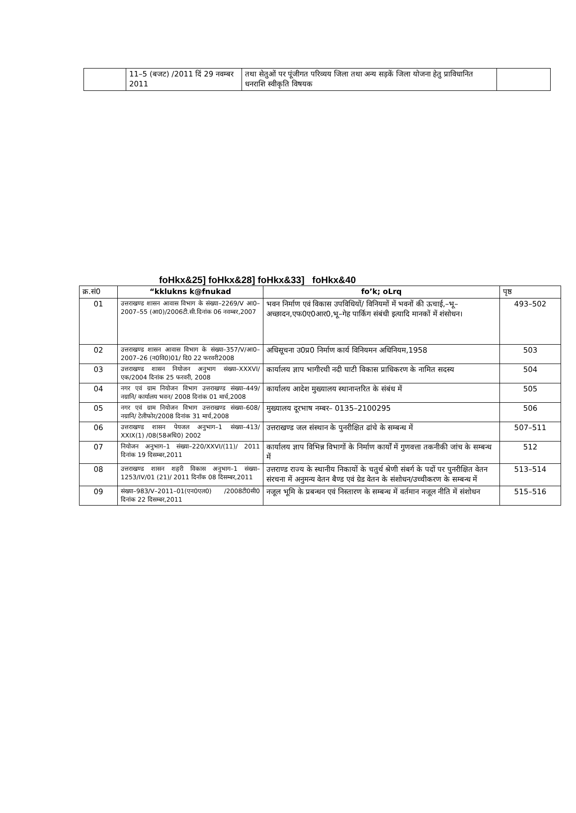| | 11–5 (बजट) /2011 दिं 29 नवम्बर 2011 | तथा सेतुओं पर पूंजीगत परिव्यय जिला तथा अन्य सड़कें जिला योजना हेतु प्राविधानित धनराशि स्वीकृति विषयक | |
foHkx&25] foHkx&28] foHkx&33] foHkx&40
| क्र.सं0 | “kklukns k@fnukad | fo’k; oLrq | पृष्ठ |
| --- | --- | --- | --- |
| 01 | उत्तराखण्ड शासन आवास विभाग के संख्या–2269/V आ0–2007–55 (आ0)/2006टी.सी.दिनांक 06 नवम्बर,2007 | भवन निर्माण एवं विकास उपविधियों/ विनियमों में भवनों की ऊचाई,–भू– अच्छादन,एफ0ए0आर0,भू–गेह पार्किग संबंधी इत्यादि मानकों में शंसोधन। | 493–502 |
| 02 | उत्तराखण्ड शासन आवास विभाग के संख्या–357/V/आ0–2007–26 (न0वि0)01/ दि0 22 फरवरी2008 | अधिसूचना उ0प्र0 निर्माण कार्य विनियमन अधिनियम,1958 | 503 |
| 03 | उत्तराखण्ड शासन नियोजन अनुभाग संख्या–XXXVI/ एक/2004 दिनांक 25 फरवरी, 2008 | कार्यालय ज्ञाप भागीरथी नदी घाटी विकास प्राधिकरण के नामित सदस्य | 504 |
| 04 | नगर एवं ग्राम नियोजन विभाग उत्तराखण्ड संख्या–449/ नग्रानि/ कार्यालय भवन/ 2008 दिनांक 01 मार्च,2008 | कार्यालय आदेश मुख्यालय स्थानान्तरित के संबंध में | 505 |
| 05 | नगर एवं ग्राम नियोजन विभाग उत्तराखण्ड संख्या–608/ नग्रानि/ टेलीफोर/2008 दिनांक 31 मार्च,2008 | मुख्यालय दूरभाष नम्बर– 0135–2100295 | 506 |
| 06 | उत्तराखण्ड शासन पेयजल अनुभाग–1 संख्या–413/ XXIX(1) /08(58अधि0) 2002 | उत्तराखण्ड जल संस्थान के पुनरीक्षित ढांचे के सम्बन्ध में | 507–511 |
| 07 | नियोजन अनुभाग–1 संख्या–220/XXVI/(11)/ 2011 दिनांक 19 दिसम्बर,2011 | कार्यालय ज्ञाप विभिन्न विभागों के निर्माण कार्यों में गुणवत्ता तकनीकी जांच के सम्बन्ध में | 512 |
| 08 | उत्तराखण्ड शासन शहरी विकास अनुभाग–1 संख्या– 1253/IV/01 (21)/ 2011 दिनाँक 08 दिसम्बर,2011 | उत्तराण्ड राज्य के स्थानीय निकायों के चतुर्थ श्रेणी संबर्ग के पदों पर पुनरीक्षित वेतन संरचना में अनुमन्य वेतन बैण्ड एवं ग्रेड वेतन के संशोधन/उच्चीकरण के सम्बन्ध में | 513–514 |
| 09 | संख्या–983/V–2011–01(एन0एल0) /2008टी0सी0 दिनांक 22 दिसम्बर,2011 | नजूल भूमि के प्रबन्धन एवं निस्तारण के सम्बन्ध में वर्तमान नजूल नीति में संशोधन | 515–516 |